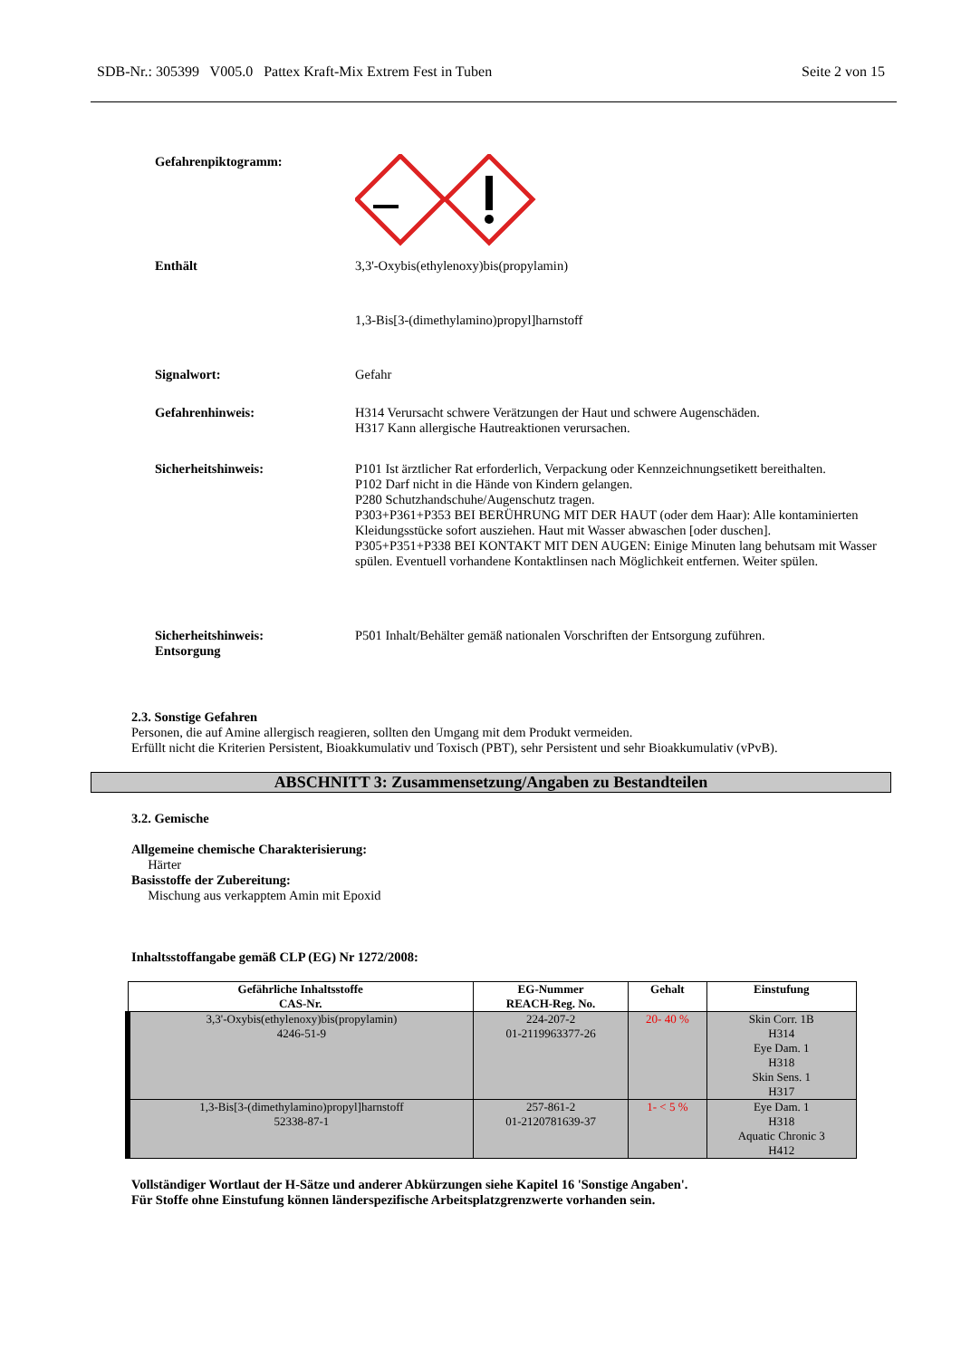SDB-Nr.: 305399 V005.0 Pattex Kraft-Mix Extrem Fest in Tuben Seite 2 von 15
Gefahrenpiktogramm:
Enthält 3,3'-Oxybis(ethylenoxy)bis(propylamin)
1,3-Bis[3-(dimethylamino)propyl]harnstoff
Signalwort: Gefahr
Gefahrenhinweis: H314 Verursacht schwere Verätzungen der Haut und schwere Augenschäden.
H317 Kann allergische Hautreaktionen verursachen.
Sicherheitshinweis: P101 Ist ärztlicher Rat erforderlich, Verpackung oder Kennzeichnungsetikett bereithalten.
P102 Darf nicht in die Hände von Kindern gelangen.
P280 Schutzhandschuhe/Augenschutz tragen.
P303+P361+P353 BEI BERÜHRUNG MIT DER HAUT (oder dem Haar): Alle kontaminierten Kleidungsstücke sofort ausziehen. Haut mit Wasser abwaschen [oder duschen].
P305+P351+P338 BEI KONTAKT MIT DEN AUGEN: Einige Minuten lang behutsam mit Wasser spülen. Eventuell vorhandene Kontaktlinsen nach Möglichkeit entfernen. Weiter spülen.
Sicherheitshinweis:
Entsorgung
P501 Inhalt/Behälter gemäß nationalen Vorschriften der Entsorgung zuführen.
2.3. Sonstige Gefahren
Personen, die auf Amine allergisch reagieren, sollten den Umgang mit dem Produkt vermeiden.
Erfüllt nicht die Kriterien Persistent, Bioakkumulativ und Toxisch (PBT), sehr Persistent und sehr Bioakkumulativ (vPvB).
ABSCHNITT 3: Zusammensetzung/Angaben zu Bestandteilen
3.2. Gemische
Allgemeine chemische Charakterisierung:
Härter
Basisstoffe der Zubereitung:
Mischung aus verkapptem Amin mit Epoxid
Inhaltsstoffangabe gemäß CLP (EG) Nr 1272/2008:
| Gefährliche Inhaltsstoffe CAS-Nr. | EG-Nummer REACH-Reg. No. | Gehalt | Einstufung |
| --- | --- | --- | --- |
| 3,3'-Oxybis(ethylenoxy)bis(propylamin) 4246-51-9 | 224-207-2 01-2119963377-26 | 20- 40 % | Skin Corr. 1B H314 Eye Dam. 1 H318 Skin Sens. 1 H317 |
| 1,3-Bis[3-(dimethylamino)propyl]harnstoff 52338-87-1 | 257-861-2 01-2120781639-37 | 1- < 5 % | Eye Dam. 1 H318 Aquatic Chronic 3 H412 |
Vollständiger Wortlaut der H-Sätze und anderer Abkürzungen siehe Kapitel 16 'Sonstige Angaben'.
Für Stoffe ohne Einstufung können länderspezifische Arbeitsplatzgrenzwerte vorhanden sein.